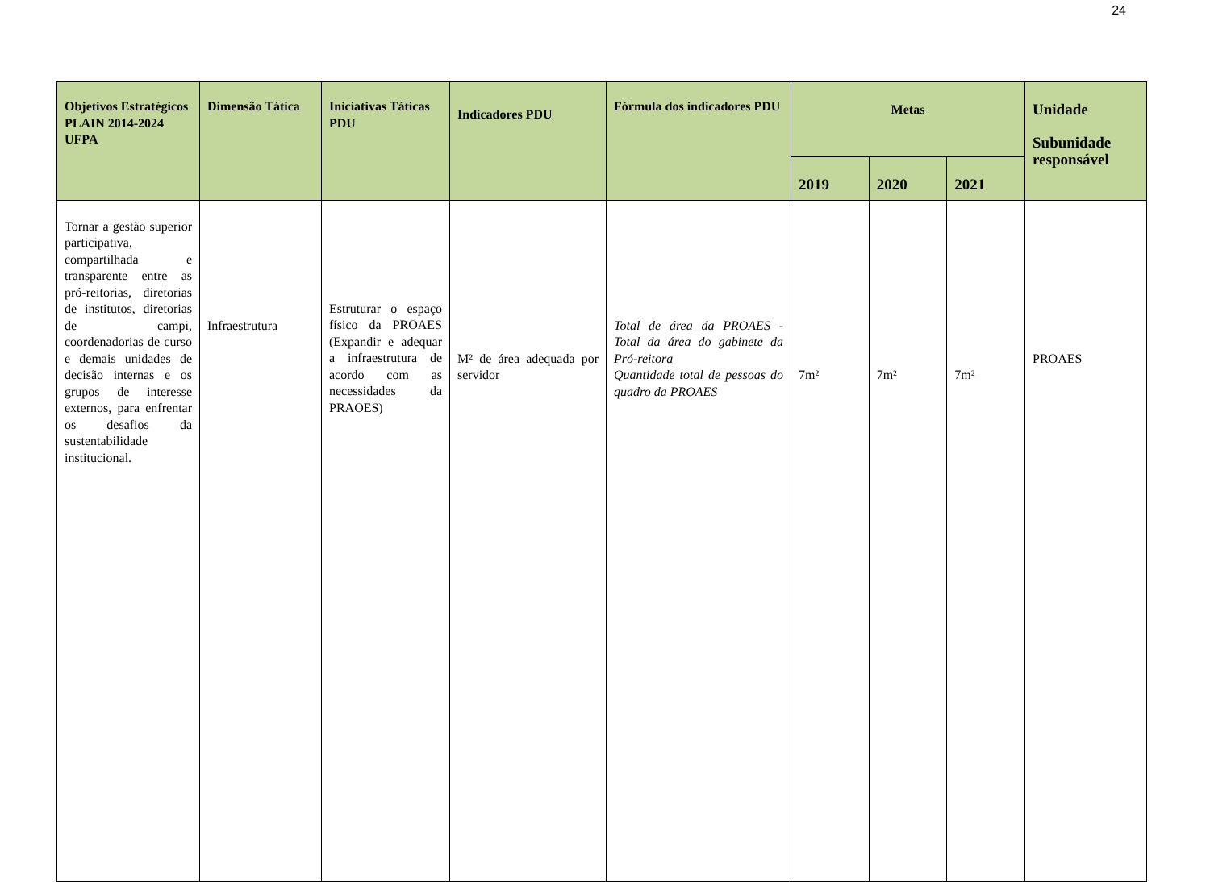24
| Objetivos Estratégicos PLAIN 2014-2024 UFPA | Dimensão Tática | Iniciativas Táticas PDU | Indicadores PDU | Fórmula dos indicadores PDU | Metas | | | Unidade Subunidade responsável |
| --- | --- | --- | --- | --- | --- | --- | --- | --- |
| | | | | | 2019 | 2020 | 2021 | |
| Tornar a gestão superior participativa, compartilhada e transparente entre as pró-reitorias, diretorias de institutos, diretorias de campi, coordenadorias de curso e demais unidades de decisão internas e os grupos de interesse externos, para enfrentar os desafios da sustentabilidade institucional. | Infraestrutura | Estruturar o espaço físico da PROAES (Expandir e adequar a infraestrutura de acordo com as necessidades da PRAOES) | M² de área adequada por servidor | Total de área da PROAES - Total da área do gabinete da Pró-reitora Quantidade total de pessoas do quadro da PROAES | 7m² | 7m² | 7m² | PROAES |